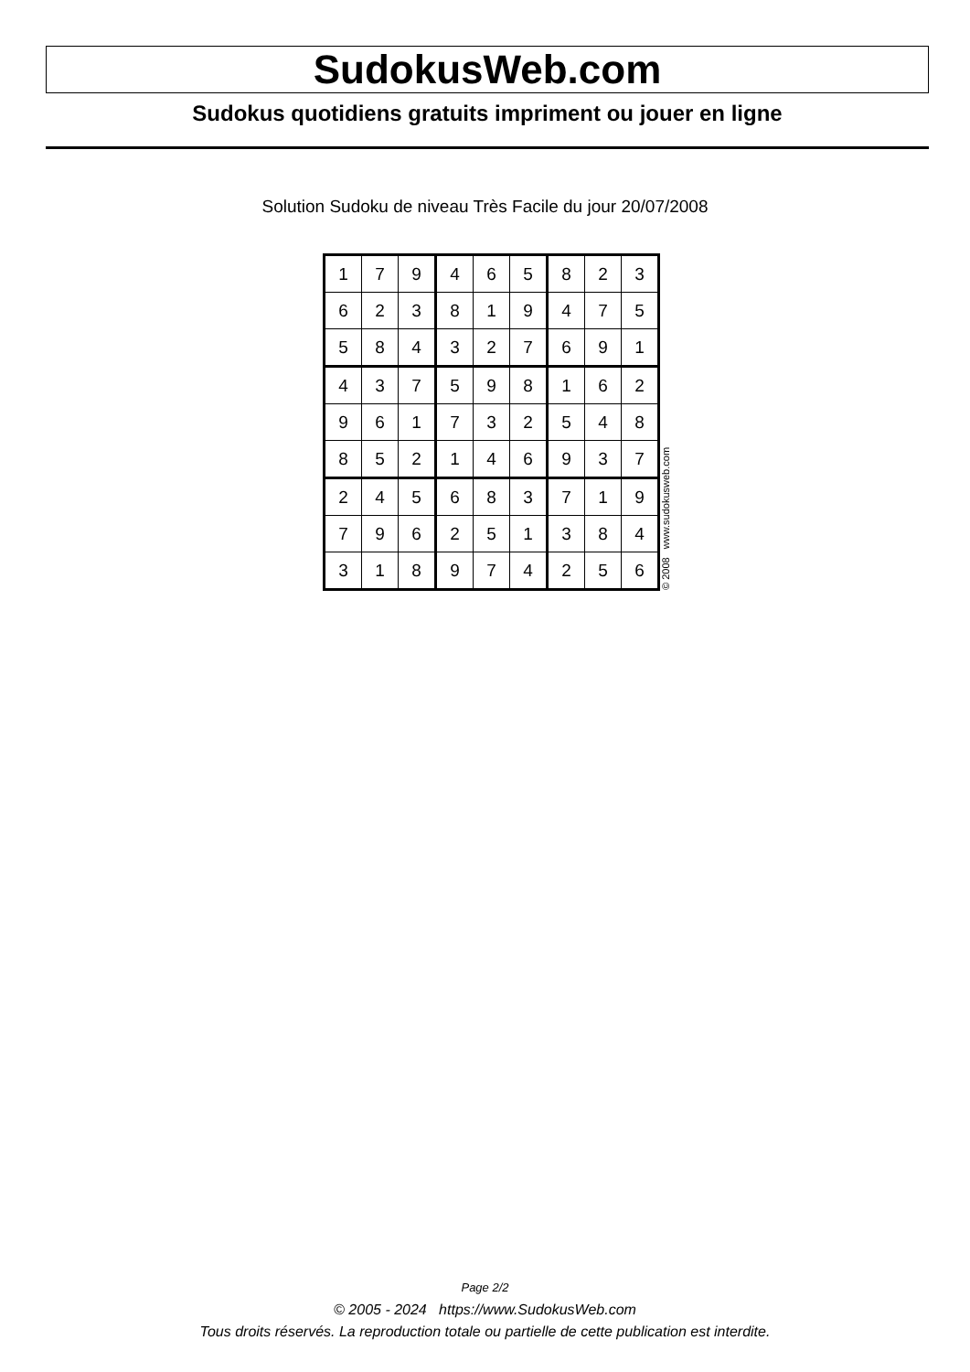SudokusWeb.com
Sudokus quotidiens gratuits impriment ou jouer en ligne
Solution Sudoku de niveau Très Facile du jour 20/07/2008
| 1 | 7 | 9 | 4 | 6 | 5 | 8 | 2 | 3 |
| 6 | 2 | 3 | 8 | 1 | 9 | 4 | 7 | 5 |
| 5 | 8 | 4 | 3 | 2 | 7 | 6 | 9 | 1 |
| 4 | 3 | 7 | 5 | 9 | 8 | 1 | 6 | 2 |
| 9 | 6 | 1 | 7 | 3 | 2 | 5 | 4 | 8 |
| 8 | 5 | 2 | 1 | 4 | 6 | 9 | 3 | 7 |
| 2 | 4 | 5 | 6 | 8 | 3 | 7 | 1 | 9 |
| 7 | 9 | 6 | 2 | 5 | 1 | 3 | 8 | 4 |
| 3 | 1 | 8 | 9 | 7 | 4 | 2 | 5 | 6 |
© 2008 www.sudokusweb.com
Page 2/2
© 2005 - 2024 https://www.SudokusWeb.com
Tous droits réservés. La reproduction totale ou partielle de cette publication est interdite.